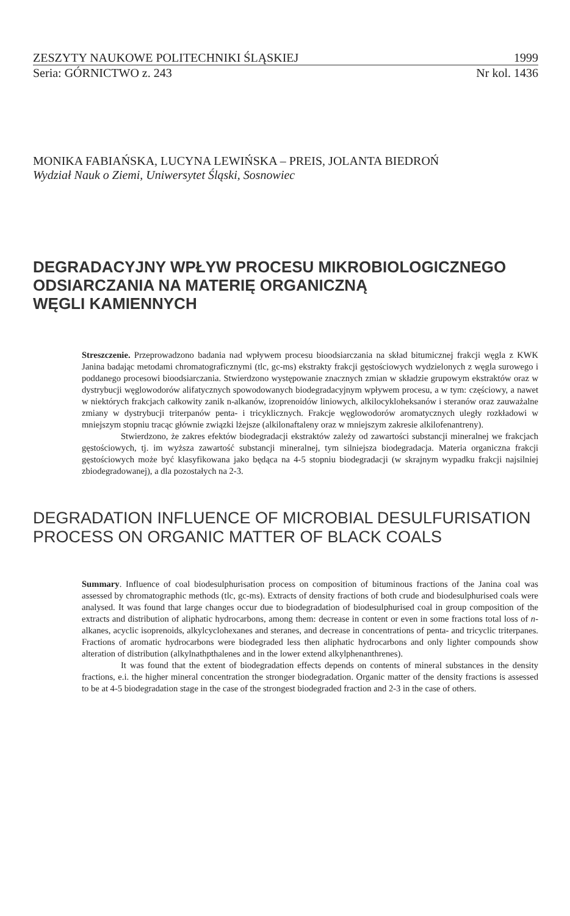ZESZYTY NAUKOWE POLITECHNIKI ŚLĄSKIEJ 1999
Seria: GÓRNICTWO z. 243 Nr kol. 1436
MONIKA FABIAŃSKA, LUCYNA LEWIŃSKA – PREIS, JOLANTA BIEDROŃ
Wydział Nauk o Ziemi, Uniwersytet Śląski, Sosnowiec
DEGRADACYJNY WPŁYW PROCESU MIKROBIOLOGICZNEGO
ODSIARCZANIA NA MATERIĘ ORGANICZNĄ
WĘGLI KAMIENNYCH
Streszczenie. Przeprowadzono badania nad wpływem procesu bioodsiarczania na skład bitumicznej frakcji węgla z KWK Janina badając metodami chromatograficznymi (tlc, gc-ms) ekstrakty frakcji gęstościowych wydzielonych z węgla surowego i poddanego procesowi bioodsiarczania. Stwierdzono występowanie znacznych zmian w składzie grupowym ekstraktów oraz w dystrybucji węglowodorów alifatycznych spowodowanych biodegradacyjnym wpływem procesu, a w tym: częściowy, a nawet w niektórych frakcjach całkowity zanik n-alkanów, izoprenoidów liniowych, alkilocykloheksanów i steranów oraz zauważalne zmiany w dystrybucji triterpanów penta- i tricyklicznych. Frakcje węglowodorów aromatycznych uległy rozkładowi w mniejszym stopniu tracąc głównie związki lżejsze (alkilonaftaleny oraz w mniejszym zakresie alkilofenantreny).
Stwierdzono, że zakres efektów biodegradacji ekstraktów zależy od zawartości substancji mineralnej we frakcjach gęstościowych, tj. im wyższa zawartość substancji mineralnej, tym silniejsza biodegradacja. Materia organiczna frakcji gęstościowych może być klasyfikowana jako będąca na 4-5 stopniu biodegradacji (w skrajnym wypadku frakcji najsilniej zbiodegradowanej), a dla pozostałych na 2-3.
DEGRADATION INFLUENCE OF MICROBIAL DESULFURISATION
PROCESS ON ORGANIC MATTER OF BLACK COALS
Summary. Influence of coal biodesulphurisation process on composition of bituminous fractions of the Janina coal was assessed by chromatographic methods (tlc, gc-ms). Extracts of density fractions of both crude and biodesulphurised coals were analysed. It was found that large changes occur due to biodegradation of biodesulphurised coal in group composition of the extracts and distribution of aliphatic hydrocarbons, among them: decrease in content or even in some fractions total loss of n-alkanes, acyclic isoprenoids, alkylcyclohexanes and steranes, and decrease in concentrations of penta- and tricyclic triterpanes. Fractions of aromatic hydrocarbons were biodegraded less then aliphatic hydrocarbons and only lighter compounds show alteration of distribution (alkylnathpthalenes and in the lower extend alkylphenanthrenes).
It was found that the extent of biodegradation effects depends on contents of mineral substances in the density fractions, e.i. the higher mineral concentration the stronger biodegradation. Organic matter of the density fractions is assessed to be at 4-5 biodegradation stage in the case of the strongest biodegraded fraction and 2-3 in the case of others.